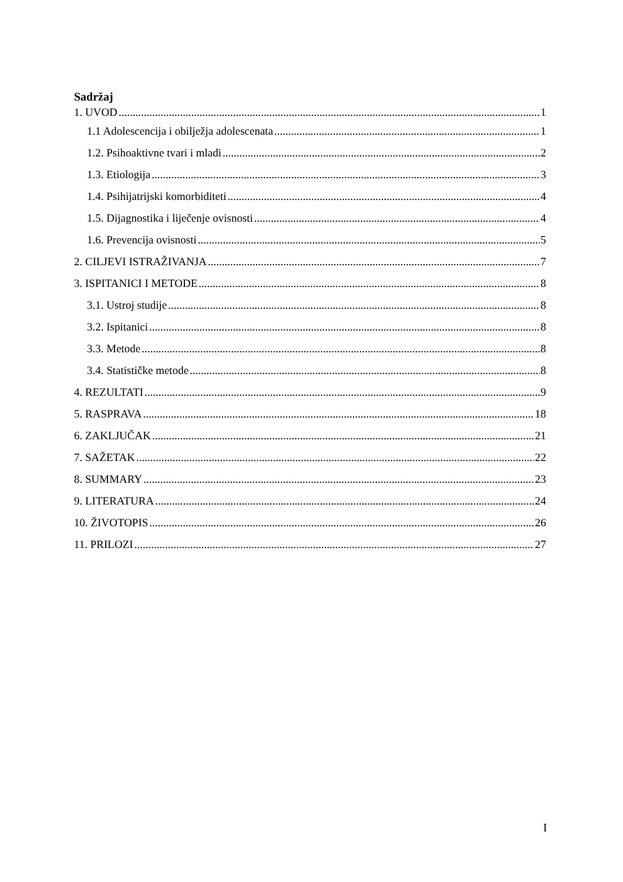Sadržaj
1. UVOD 1
1.1 Adolescencija i obilježja adolescenata 1
1.2. Psihoaktivne tvari i mladi 2
1.3. Etiologija 3
1.4. Psihijatrijski komorbiditeti 4
1.5. Dijagnostika i liječenje ovisnosti 4
1.6. Prevencija ovisnosti 5
2. CILJEVI ISTRAŽIVANJA 7
3. ISPITANICI I METODE 8
3.1. Ustroj studije 8
3.2. Ispitanici 8
3.3. Metode 8
3.4. Statističke metode 8
4. REZULTATI 9
5. RASPRAVA 18
6. ZAKLJUČAK 21
7. SAŽETAK 22
8. SUMMARY 23
9. LITERATURA 24
10. ŽIVOTOPIS 26
11. PRILOZI 27
I